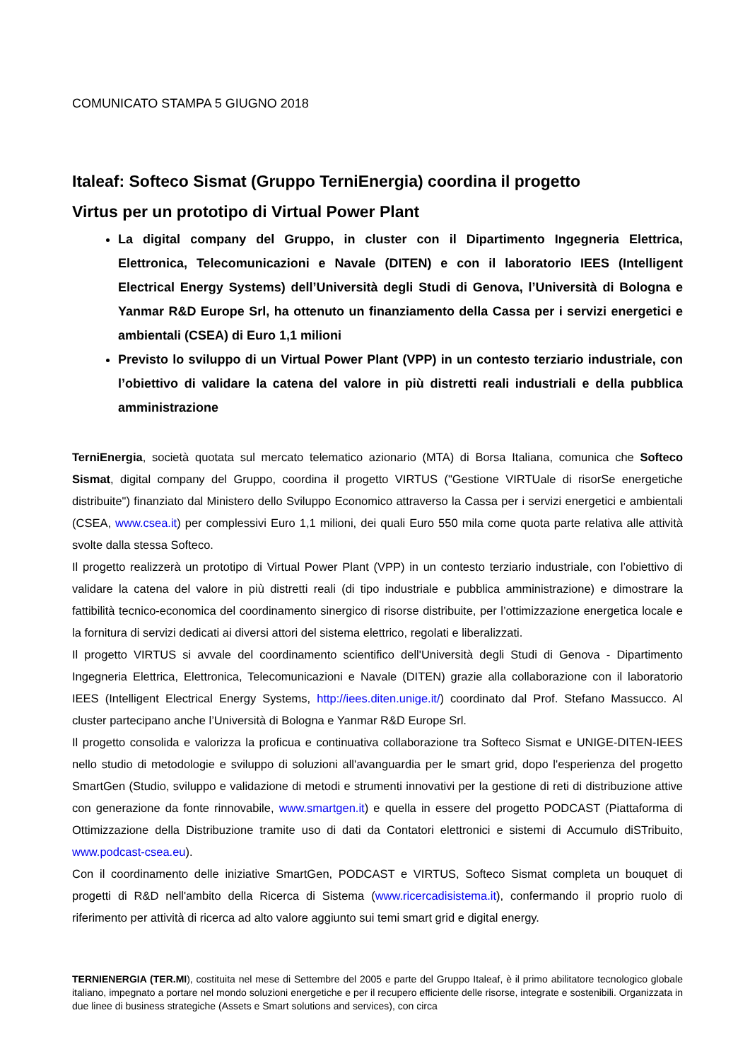COMUNICATO STAMPA 5 GIUGNO 2018
Italeaf: Softeco Sismat (Gruppo TerniEnergia) coordina il progetto
Virtus per un prototipo di Virtual Power Plant
La digital company del Gruppo, in cluster con il Dipartimento Ingegneria Elettrica, Elettronica, Telecomunicazioni e Navale (DITEN) e con il laboratorio IEES (Intelligent Electrical Energy Systems) dell’Università degli Studi di Genova, l’Università di Bologna e Yanmar R&D Europe Srl, ha ottenuto un finanziamento della Cassa per i servizi energetici e ambientali (CSEA) di Euro 1,1 milioni
Previsto lo sviluppo di un Virtual Power Plant (VPP) in un contesto terziario industriale, con l’obiettivo di validare la catena del valore in più distretti reali industriali e della pubblica amministrazione
TerniEnergia, società quotata sul mercato telematico azionario (MTA) di Borsa Italiana, comunica che Softeco Sismat, digital company del Gruppo, coordina il progetto VIRTUS ("Gestione VIRTUale di risorSe energetiche distribuite") finanziato dal Ministero dello Sviluppo Economico attraverso la Cassa per i servizi energetici e ambientali (CSEA, www.csea.it) per complessivi Euro 1,1 milioni, dei quali Euro 550 mila come quota parte relativa alle attività svolte dalla stessa Softeco.
Il progetto realizzerà un prototipo di Virtual Power Plant (VPP) in un contesto terziario industriale, con l’obiettivo di validare la catena del valore in più distretti reali (di tipo industriale e pubblica amministrazione) e dimostrare la fattibilità tecnico-economica del coordinamento sinergico di risorse distribuite, per l’ottimizzazione energetica locale e la fornitura di servizi dedicati ai diversi attori del sistema elettrico, regolati e liberalizzati.
Il progetto VIRTUS si avvale del coordinamento scientifico dell'Università degli Studi di Genova - Dipartimento Ingegneria Elettrica, Elettronica, Telecomunicazioni e Navale (DITEN) grazie alla collaborazione con il laboratorio IEES (Intelligent Electrical Energy Systems, http://iees.diten.unige.it/) coordinato dal Prof. Stefano Massucco. Al cluster partecipano anche l’Università di Bologna e Yanmar R&D Europe Srl.
Il progetto consolida e valorizza la proficua e continuativa collaborazione tra Softeco Sismat e UNIGE-DITEN-IEES nello studio di metodologie e sviluppo di soluzioni all'avanguardia per le smart grid, dopo l'esperienza del progetto SmartGen (Studio, sviluppo e validazione di metodi e strumenti innovativi per la gestione di reti di distribuzione attive con generazione da fonte rinnovabile, www.smartgen.it) e quella in essere del progetto PODCAST (Piattaforma di Ottimizzazione della Distribuzione tramite uso di dati da Contatori elettronici e sistemi di Accumulo diSTribuito, www.podcast-csea.eu).
Con il coordinamento delle iniziative SmartGen, PODCAST e VIRTUS, Softeco Sismat completa un bouquet di progetti di R&D nell'ambito della Ricerca di Sistema (www.ricercadisistema.it), confermando il proprio ruolo di riferimento per attività di ricerca ad alto valore aggiunto sui temi smart grid e digital energy.
TERNIENERGIA (TER.MI), costituita nel mese di Settembre del 2005 e parte del Gruppo Italeaf, è il primo abilitatore tecnologico globale italiano, impegnato a portare nel mondo soluzioni energetiche e per il recupero efficiente delle risorse, integrate e sostenibili. Organizzata in due linee di business strategiche (Assets e Smart solutions and services), con circa